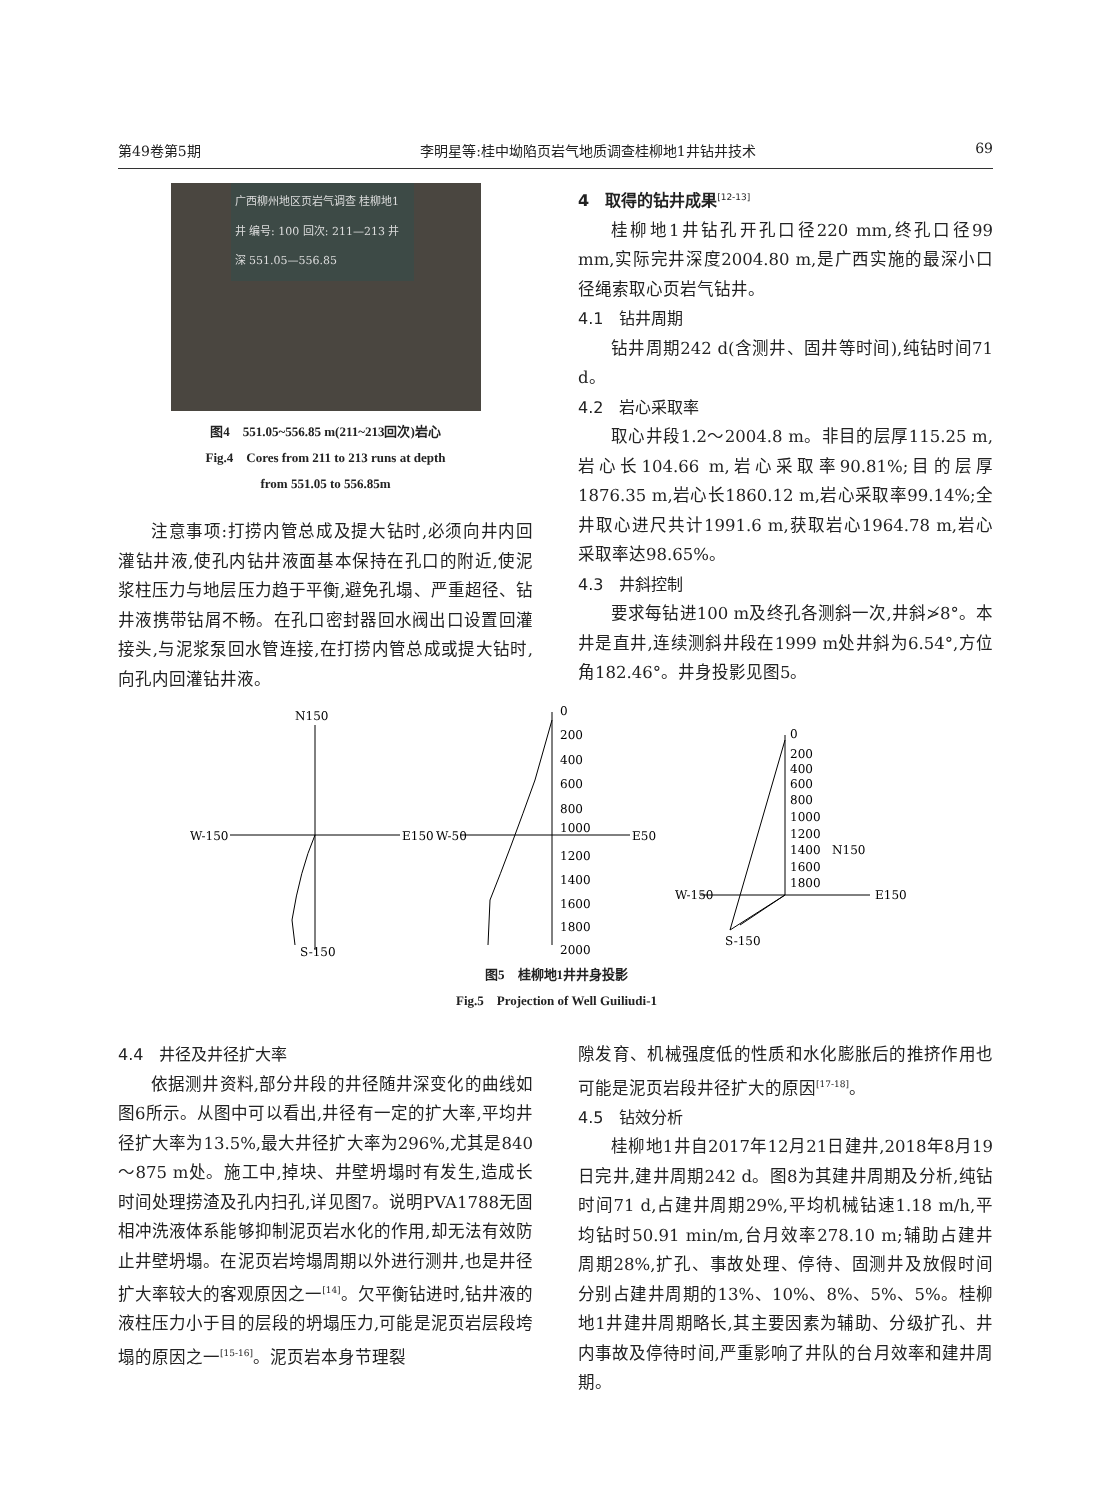第49卷第5期 李明星等:桂中坳陷页岩气地质调查桂柳地1井钻井技术 69
广西柳州地区页岩气调查 桂柳地1井 编号: 100 回次: 211—213 井深 551.05—556.85
图4　551.05~556.85 m(211~213回次)岩心
Fig.4　Cores from 211 to 213 runs at depth
from 551.05 to 556.85m
注意事项:打捞内管总成及提大钻时,必须向井内回灌钻井液,使孔内钻井液面基本保持在孔口的附近,使泥浆柱压力与地层压力趋于平衡,避免孔塌、严重超径、钻井液携带钻屑不畅。在孔口密封器回水阀出口设置回灌接头,与泥浆泵回水管连接,在打捞内管总成或提大钻时,向孔内回灌钻井液。
4　取得的钻井成果<sup>[12-13]</sup>
桂柳地1井钻孔开孔口径220 mm,终孔口径99 mm,实际完井深度2004.80 m,是广西实施的最深小口径绳索取心页岩气钻井。
4.1　钻井周期
钻井周期242 d(含测井、固井等时间),纯钻时间71 d。
4.2　岩心采取率
取心井段1.2～2004.8 m。非目的层厚115.25 m,岩心长104.66 m,岩心采取率90.81%;目的层厚1876.35 m,岩心长1860.12 m,岩心采取率99.14%;全井取心进尺共计1991.6 m,获取岩心1964.78 m,岩心采取率达98.65%。
4.3　井斜控制
要求每钻进100 m及终孔各测斜一次,井斜≯8°。本井是直井,连续测斜井段在1999 m处井斜为6.54°,方位角182.46°。井身投影见图5。
N150
W-150
E150
S-150
W-50
E50
0
200
400
600
800
1000
1200
1400
1600
1800
2000
0
200
400
600
800
1000
1200
1400
1600
1800
N150
W-150
E150
S-150
图5　桂柳地1井井身投影
Fig.5　Projection of Well Guiliudi-1
4.4　井径及井径扩大率
依据测井资料,部分井段的井径随井深变化的曲线如图6所示。从图中可以看出,井径有一定的扩大率,平均井径扩大率为13.5%,最大井径扩大率为296%,尤其是840～875 m处。施工中,掉块、井壁坍塌时有发生,造成长时间处理捞渣及孔内扫孔,详见图7。说明PVA1788无固相冲洗液体系能够抑制泥页岩水化的作用,却无法有效防止井壁坍塌。在泥页岩垮塌周期以外进行测井,也是井径扩大率较大的客观原因之一<sup>[14]</sup>。欠平衡钻进时,钻井液的液柱压力小于目的层段的坍塌压力,可能是泥页岩层段垮塌的原因之一<sup>[15-16]</sup>。泥页岩本身节理裂
隙发育、机械强度低的性质和水化膨胀后的推挤作用也可能是泥页岩段井径扩大的原因<sup>[17-18]</sup>。
4.5　钻效分析
桂柳地1井自2017年12月21日建井,2018年8月19日完井,建井周期242 d。图8为其建井周期及分析,纯钻时间71 d,占建井周期29%,平均机械钻速1.18 m/h,平均钻时50.91 min/m,台月效率278.10 m;辅助占建井周期28%,扩孔、事故处理、停待、固测井及放假时间分别占建井周期的13%、10%、8%、5%、5%。桂柳地1井建井周期略长,其主要因素为辅助、分级扩孔、井内事故及停待时间,严重影响了井队的台月效率和建井周期。